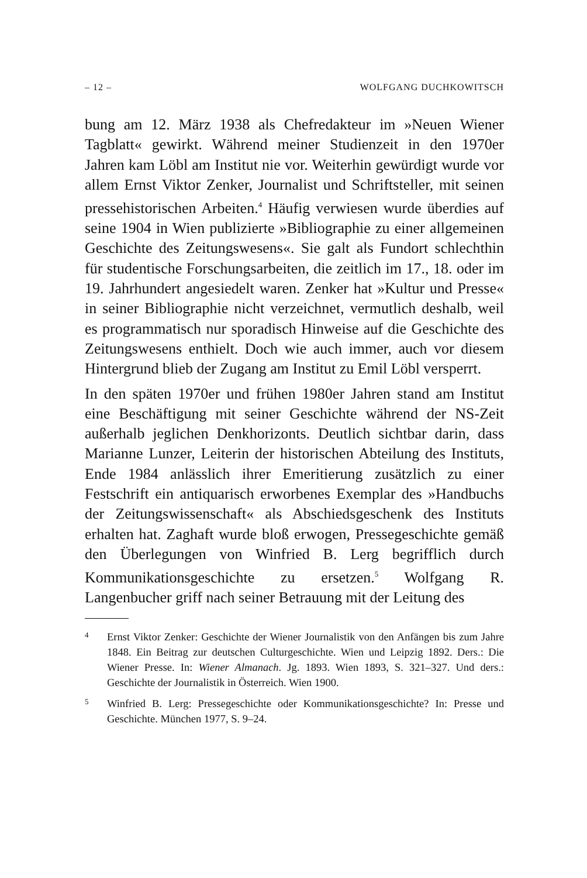– 12 – WOLFGANG DUCHKOWITSCH
bung am 12. März 1938 als Chefredakteur im »Neuen Wiener Tagblatt« gewirkt. Während meiner Studienzeit in den 1970er Jahren kam Löbl am Institut nie vor. Weiterhin gewürdigt wurde vor allem Ernst Viktor Zenker, Journalist und Schriftsteller, mit seinen pressehistorischen Arbeiten.<sup>4</sup> Häufig verwiesen wurde überdies auf seine 1904 in Wien publizierte »Bibliographie zu einer allgemeinen Geschichte des Zeitungswesens«. Sie galt als Fundort schlechthin für studentische Forschungsarbeiten, die zeitlich im 17., 18. oder im 19. Jahrhundert angesiedelt waren. Zenker hat »Kultur und Presse« in seiner Bibliographie nicht verzeichnet, vermutlich deshalb, weil es programmatisch nur sporadisch Hinweise auf die Geschichte des Zeitungswesens enthielt. Doch wie auch immer, auch vor diesem Hintergrund blieb der Zugang am Institut zu Emil Löbl versperrt.
In den späten 1970er und frühen 1980er Jahren stand am Institut eine Beschäftigung mit seiner Geschichte während der NS-Zeit außerhalb jeglichen Denkhorizonts. Deutlich sichtbar darin, dass Marianne Lunzer, Leiterin der historischen Abteilung des Instituts, Ende 1984 anlässlich ihrer Emeritierung zusätzlich zu einer Festschrift ein antiquarisch erworbenes Exemplar des »Handbuchs der Zeitungswissenschaft« als Abschiedsgeschenk des Instituts erhalten hat. Zaghaft wurde bloß erwogen, Pressegeschichte gemäß den Überlegungen von Winfried B. Lerg begrifflich durch Kommunikationsgeschichte zu ersetzen.<sup>5</sup> Wolfgang R. Langenbucher griff nach seiner Betrauung mit der Leitung des
4 Ernst Viktor Zenker: Geschichte der Wiener Journalistik von den Anfängen bis zum Jahre 1848. Ein Beitrag zur deutschen Culturgeschichte. Wien und Leipzig 1892. Ders.: Die Wiener Presse. In: Wiener Almanach. Jg. 1893. Wien 1893, S. 321–327. Und ders.: Geschichte der Journalistik in Österreich. Wien 1900.
5 Winfried B. Lerg: Pressegeschichte oder Kommunikationsgeschichte? In: Presse und Geschichte. München 1977, S. 9–24.